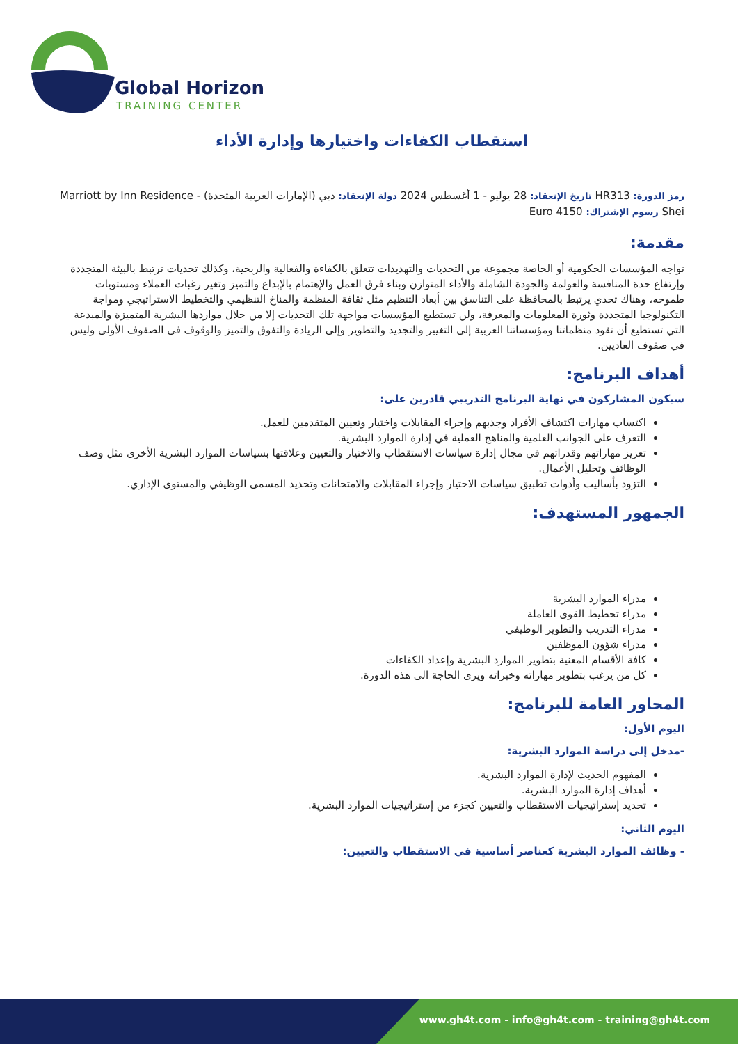Global Horizon
TRAINING CENTER
استقطاب الكفاءات واختيارها وإدارة الأداء
رمز الدورة: HR313 تاريخ الإنعقاد: 28 يوليو - 1 أغسطس 2024 دولة الإنعقاد: دبي (الإمارات العربية المتحدة) - Marriott by Inn Residence
Shei رسوم الإشتراك: 4150 Euro
مقدمة:
تواجه المؤسسات الحكومية أو الخاصة مجموعة من التحديات والتهديدات تتعلق بالكفاءة والفعالية والربحية، وكذلك تحديات ترتبط بالبيئة المتجددة وإرتفاع حدة المنافسة والعولمة والجودة الشاملة والأداء المتوازن وبناء فرق العمل والإهتمام بالإبداع والتميز وتغير رغبات العملاء ومستويات طموحه، وهناك تحدي يرتبط بالمحافظة على التناسق بين أبعاد التنظيم مثل ثقافة المنظمة والمناخ التنظيمي والتخطيط الاستراتيجي ومواجة التكنولوجيا المتجددة وثورة المعلومات والمعرفة، ولن تستطيع المؤسسات مواجهة تلك التحديات إلا من خلال مواردها البشرية المتميزة والمبدعة التي تستطيع أن تقود منظماتنا ومؤسساتنا العربية إلى التغيير والتجديد والتطوير وإلى الريادة والتفوق والتميز والوقوف فى الصفوف الأولى وليس في صفوف العاديين.
أهداف البرنامج:
سيكون المشاركون في نهاية البرنامج التدريبي قادرين على:
اكتساب مهارات اكتشاف الأفراد وجذبهم وإجراء المقابلات واختيار وتعيين المتقدمين للعمل.
التعرف على الجوانب العلمية والمناهج العملية في إدارة الموارد البشرية.
تعزيز مهاراتهم وقدراتهم في مجال إدارة سياسات الاستقطاب والاختيار والتعيين وعلاقتها بسياسات الموارد البشرية الأخرى مثل وصف الوظائف وتحليل الأعمال.
التزود بأساليب وأدوات تطبيق سياسات الاختيار وإجراء المقابلات والامتحانات وتحديد المسمى الوظيفي والمستوى الإداري.
الجمهور المستهدف:
مدراء الموارد البشرية
مدراء تخطيط القوى العاملة
مدراء التدريب والتطوير الوظيفي
مدراء شؤون الموظفين
كافة الأقسام المعنية بتطوير الموارد البشرية وإعداد الكفاءات
كل من يرغب بتطوير مهاراته وخبراته ويرى الحاجة الى هذه الدورة.
المحاور العامة للبرنامج:
اليوم الأول:
-مدخل إلى دراسة الموارد البشرية:
المفهوم الحديث لإدارة الموارد البشرية.
أهداف إدارة الموارد البشرية.
تحديد إستراتيجيات الاستقطاب والتعيين كجزء من إستراتيجيات الموارد البشرية.
اليوم الثاني:
- وظائف الموارد البشرية كعناصر أساسية في الاستقطاب والتعيين:
www.gh4t.com - info@gh4t.com - training@gh4t.com